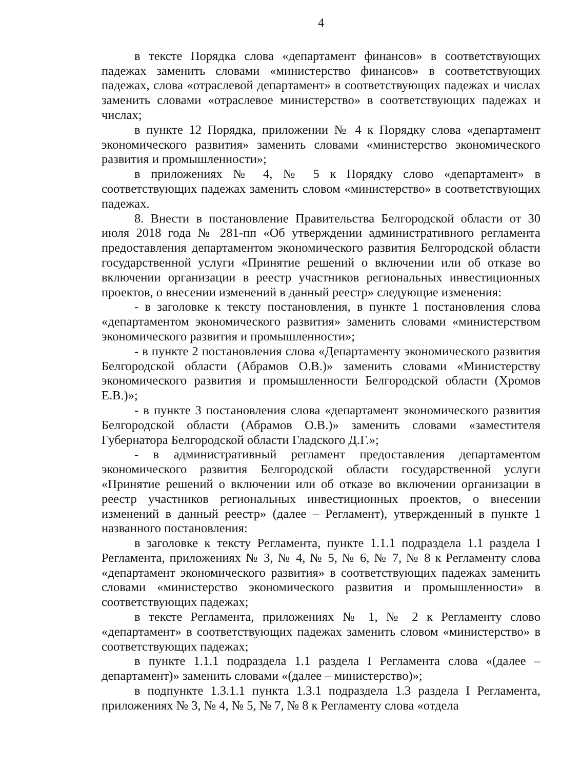4
в тексте Порядка слова «департамент финансов» в соответствующих падежах заменить словами «министерство финансов» в соответствующих падежах, слова «отраслевой департамент» в соответствующих падежах и числах заменить словами «отраслевое министерство» в соответствующих падежах и числах;
в пункте 12 Порядка, приложении № 4 к Порядку слова «департамент экономического развития» заменить словами «министерство экономического развития и промышленности»;
в приложениях № 4, № 5 к Порядку слово «департамент» в соответствующих падежах заменить словом «министерство» в соответствующих падежах.
8. Внести в постановление Правительства Белгородской области от 30 июля 2018 года № 281-пп «Об утверждении административного регламента предоставления департаментом экономического развития Белгородской области государственной услуги «Принятие решений о включении или об отказе во включении организации в реестр участников региональных инвестиционных проектов, о внесении изменений в данный реестр» следующие изменения:
- в заголовке к тексту постановления, в пункте 1 постановления слова «департаментом экономического развития» заменить словами «министерством экономического развития и промышленности»;
- в пункте 2 постановления слова «Департаменту экономического развития Белгородской области (Абрамов О.В.)» заменить словами «Министерству экономического развития и промышленности Белгородской области (Хромов Е.В.)»;
- в пункте 3 постановления слова «департамент экономического развития Белгородской области (Абрамов О.В.)» заменить словами «заместителя Губернатора Белгородской области Гладского Д.Г.»;
- в административный регламент предоставления департаментом экономического развития Белгородской области государственной услуги «Принятие решений о включении или об отказе во включении организации в реестр участников региональных инвестиционных проектов, о внесении изменений в данный реестр» (далее – Регламент), утвержденный в пункте 1 названного постановления:
в заголовке к тексту Регламента, пункте 1.1.1 подраздела 1.1 раздела I Регламента, приложениях № 3, № 4, № 5, № 6, № 7, № 8 к Регламенту слова «департамент экономического развития» в соответствующих падежах заменить словами «министерство экономического развития и промышленности» в соответствующих падежах;
в тексте Регламента, приложениях № 1, № 2 к Регламенту слово «департамент» в соответствующих падежах заменить словом «министерство» в соответствующих падежах;
в пункте 1.1.1 подраздела 1.1 раздела I Регламента слова «(далее – департамент)» заменить словами «(далее – министерство)»;
в подпункте 1.3.1.1 пункта 1.3.1 подраздела 1.3 раздела I Регламента, приложениях № 3, № 4, № 5, № 7, № 8 к Регламенту слова «отдела